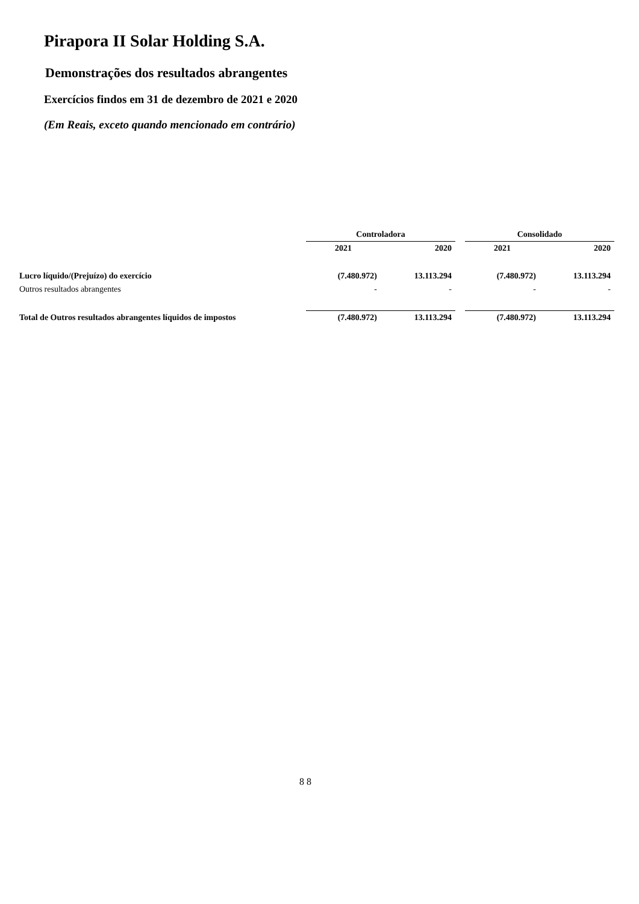Pirapora II Solar Holding S.A.
Demonstrações dos resultados abrangentes
Exercícios findos em 31 de dezembro de 2021 e 2020
(Em Reais, exceto quando mencionado em contrário)
| | Controladora | | | Consolidado | |
| --- | --- | --- | --- | --- | --- |
| | 2021 | 2020 | | 2021 | 2020 |
| Lucro líquido/(Prejuízo) do exercício | (7.480.972) | 13.113.294 | | (7.480.972) | 13.113.294 |
| Outros resultados abrangentes | - | - | | - | - |
| Total de Outros resultados abrangentes líquidos de impostos | (7.480.972) | 13.113.294 | | (7.480.972) | 13.113.294 |
8 8